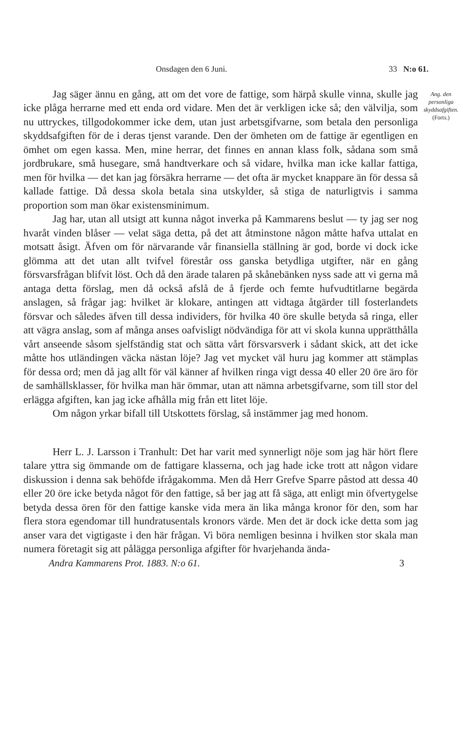Onsdagen den 6 Juni. 33 N:o 61.
Jag säger ännu en gång, att om det vore de fattige, som härpå skulle vinna, skulle jag icke plåga herrarne med ett enda ord vidare. Men det är verkligen icke så; den välvilja, som nu uttryckes, tillgodokommer icke dem, utan just arbetsgifvarne, som betala den personliga skyddsafgiften för de i deras tjenst varande. Den der ömheten om de fattige är egentligen en ömhet om egen kassa. Men, mine herrar, det finnes en annan klass folk, sådana som små jordbrukare, små husegare, små handtverkare och så vidare, hvilka man icke kallar fattiga, men för hvilka — det kan jag försäkra herrarne — det ofta är mycket knappare än för dessa så kallade fattige. Då dessa skola betala sina utskylder, så stiga de naturligtvis i samma proportion som man ökar existensminimum.
Jag har, utan all utsigt att kunna något inverka på Kammarens beslut — ty jag ser nog hvaråt vinden blåser — velat säga detta, på det att åtminstone någon måtte hafva uttalat en motsatt åsigt. Äfven om för närvarande vår finansiella ställning är god, borde vi dock icke glömma att det utan allt tvifvel förestår oss ganska betydliga utgifter, när en gång försvarsfrågan blifvit löst. Och då den ärade talaren på skånebänken nyss sade att vi gerna må antaga detta förslag, men då också afslå de å fjerde och femte hufvudtitlarne begärda anslagen, så frågar jag: hvilket är klokare, antingen att vidtaga åtgärder till fosterlandets försvar och således äfven till dessa individers, för hvilka 40 öre skulle betyda så ringa, eller att vägra anslag, som af många anses oafvisligt nödvändiga för att vi skola kunna upprätthålla vårt anseende såsom sjelfständig stat och sätta vårt försvarsverk i sådant skick, att det icke måtte hos utländingen väcka nästan löje? Jag vet mycket väl huru jag kommer att stämplas för dessa ord; men då jag allt för väl känner af hvilken ringa vigt dessa 40 eller 20 öre äro för de samhällsklasser, för hvilka man här ömmar, utan att nämna arbetsgifvarne, som till stor del erlägga afgiften, kan jag icke afhålla mig från ett litet löje.
Om någon yrkar bifall till Utskottets förslag, så instämmer jag med honom.
Herr L. J. Larsson i Tranhult: Det har varit med synnerligt nöje som jag här hört flere talare yttra sig ömmande om de fattigare klasserna, och jag hade icke trott att någon vidare diskussion i denna sak behöfde ifrågakomma. Men då Herr Grefve Sparre påstod att dessa 40 eller 20 öre icke betyda något för den fattige, så ber jag att få säga, att enligt min öfvertygelse betyda dessa ören för den fattige kanske vida mera än lika många kronor för den, som har flera stora egendomar till hundratusentals kronors värde. Men det är dock icke detta som jag anser vara det vigtigaste i den här frågan. Vi böra nemligen besinna i hvilken stor skala man numera företagit sig att pålägga personliga afgifter för hvarjehanda ända-
Ang. den personliga skyddsafgiften.
(Forts.)
Andra Kammarens Prot. 1883. N:o 61. 3